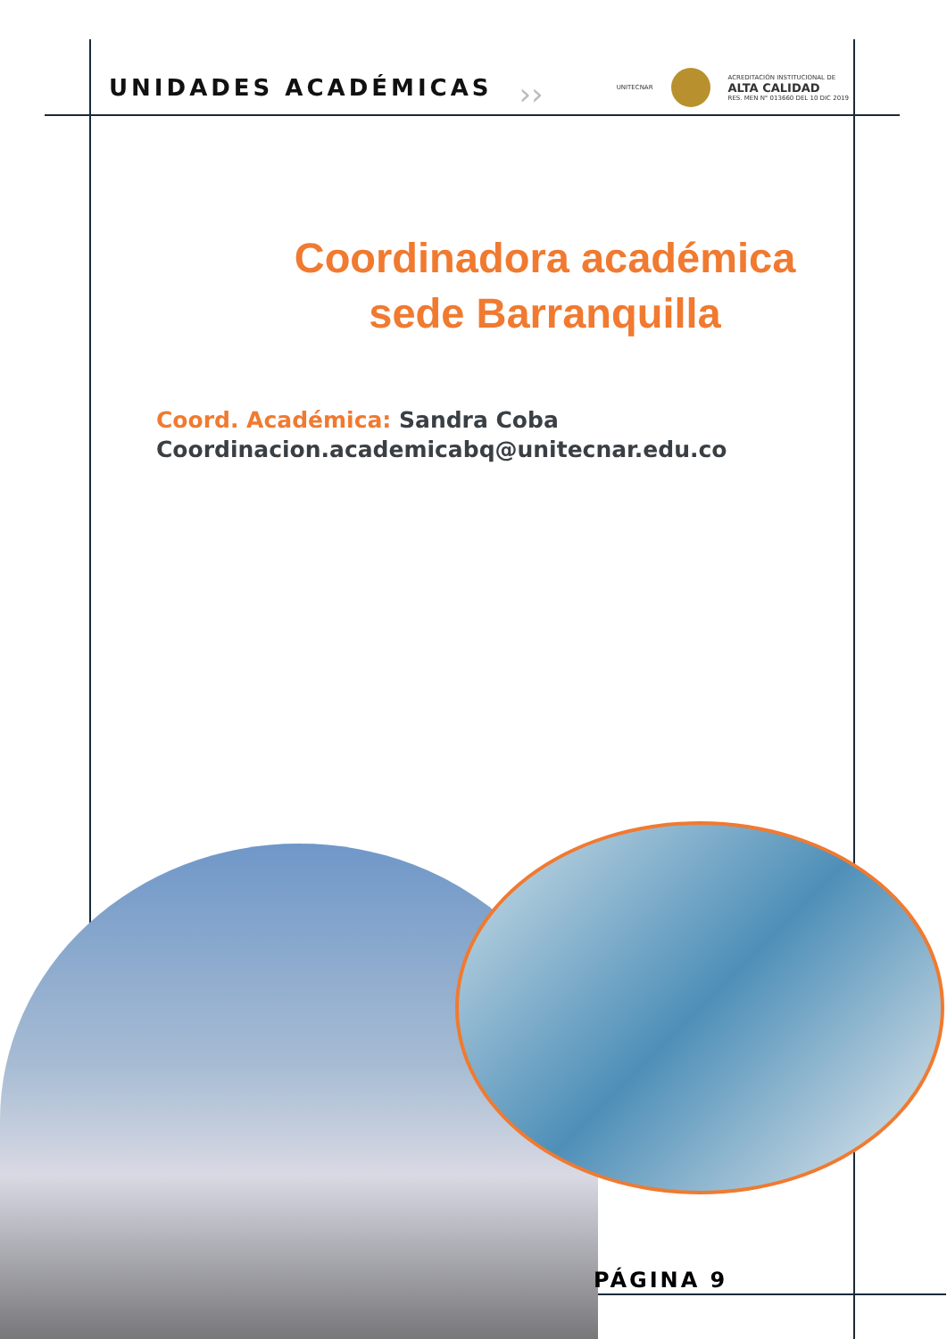UNIDADES ACADÉMICAS
››
UNITECNAR
ACREDITACIÓN INSTITUCIONAL DE
ALTA CALIDAD
RES. MEN N° 013660 DEL 10 DIC 2019
Coordinadora académica
sede Barranquilla
Coord. Académica: Sandra Coba
Coordinacion.academicabq@unitecnar.edu.co
PÁGINA 9